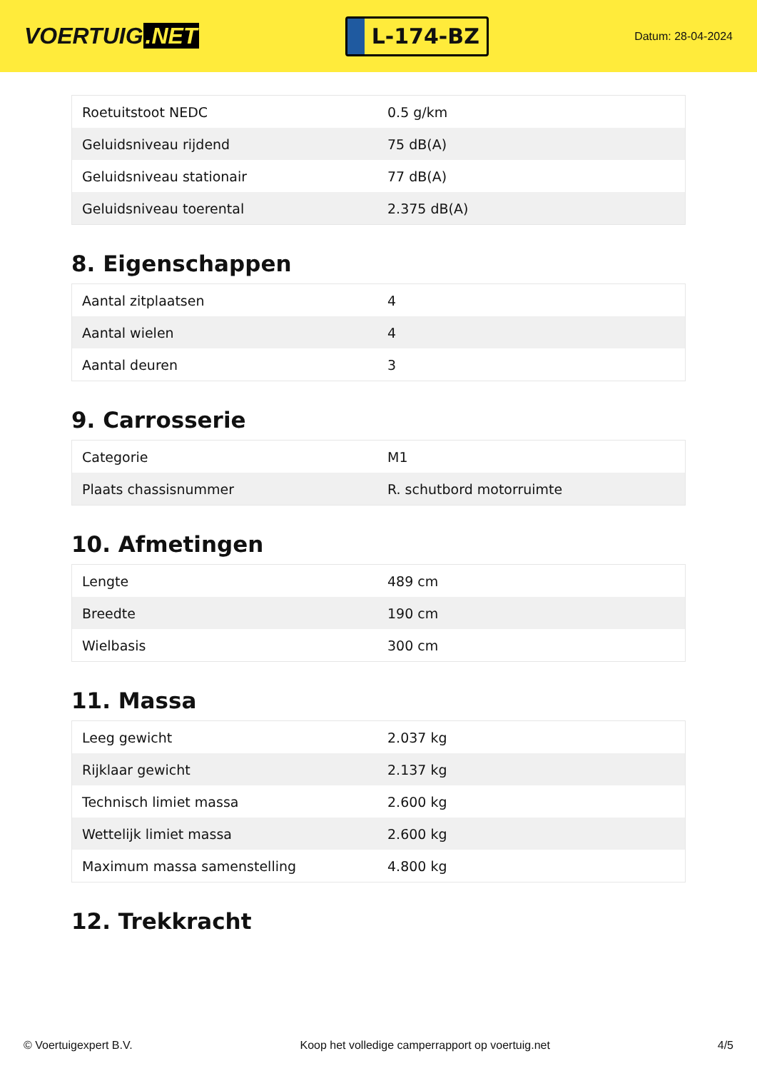VOERTUIG.NET
L-174-BZ
Datum: 28-04-2024
| Roetuitstoot NEDC | 0.5 g/km |
| Geluidsniveau rijdend | 75 dB(A) |
| Geluidsniveau stationair | 77 dB(A) |
| Geluidsniveau toerental | 2.375 dB(A) |
8. Eigenschappen
| Aantal zitplaatsen | 4 |
| Aantal wielen | 4 |
| Aantal deuren | 3 |
9. Carrosserie
| Categorie | M1 |
| Plaats chassisnummer | R. schutbord motorruimte |
10. Afmetingen
| Lengte | 489 cm |
| Breedte | 190 cm |
| Wielbasis | 300 cm |
11. Massa
| Leeg gewicht | 2.037 kg |
| Rijklaar gewicht | 2.137 kg |
| Technisch limiet massa | 2.600 kg |
| Wettelijk limiet massa | 2.600 kg |
| Maximum massa samenstelling | 4.800 kg |
12. Trekkracht
© Voertuigexpert B.V. Koop het volledige camperrapport op voertuig.net 4/5